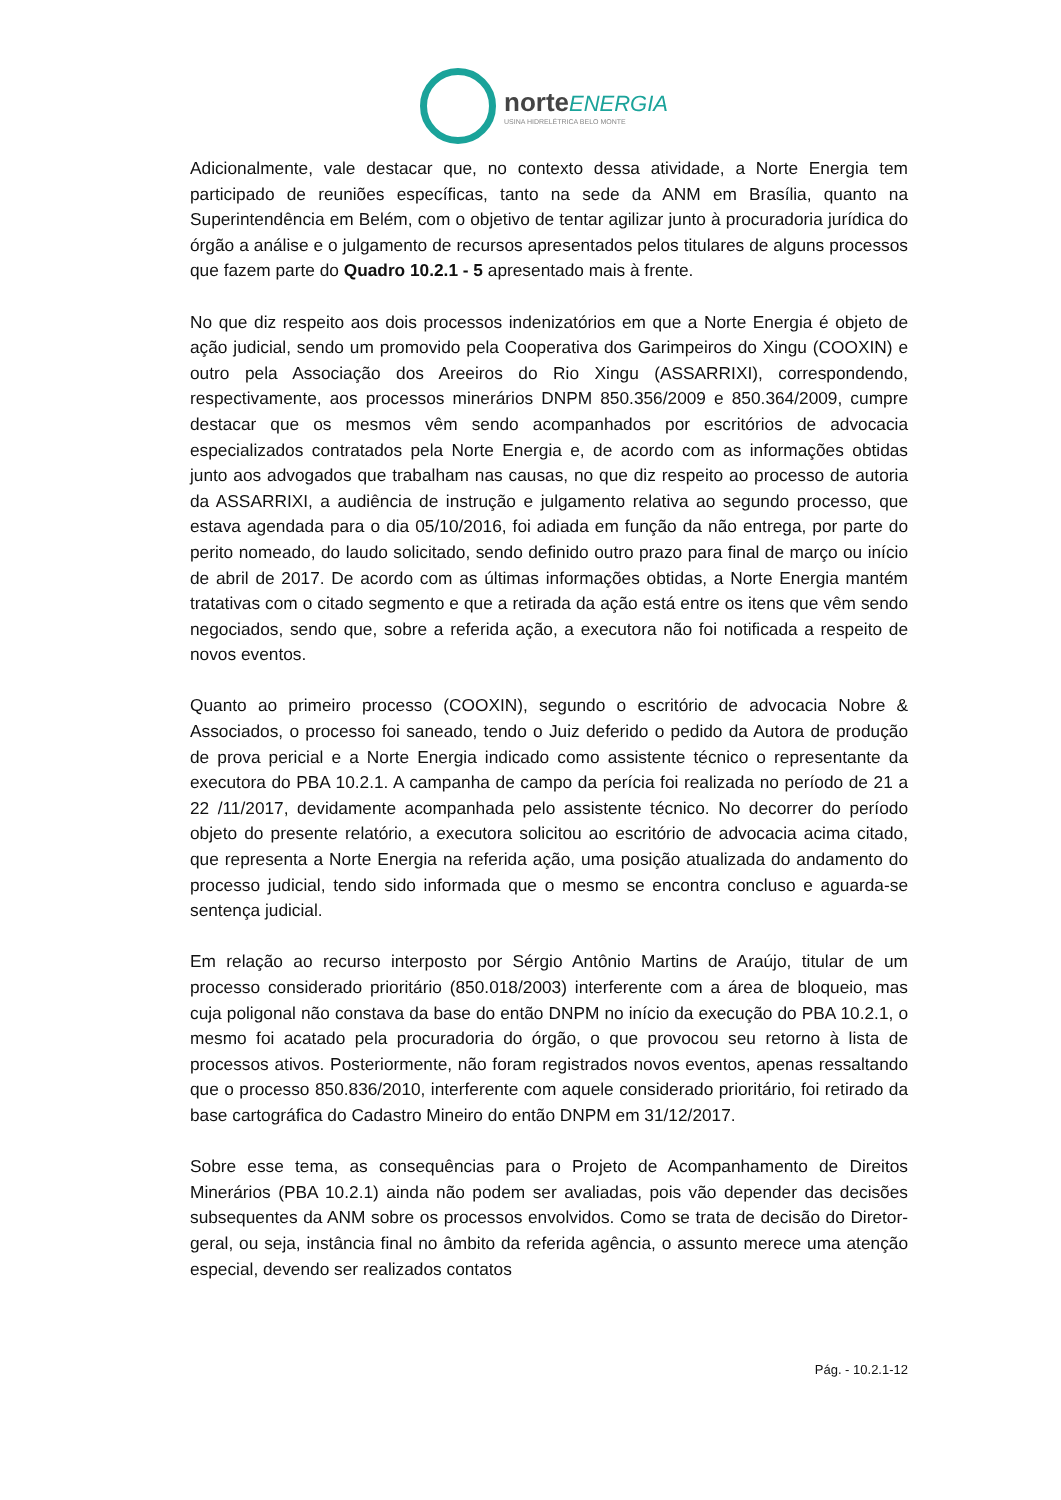norte ENERGIA
USINA HIDRELÉTRICA BELO MONTE
Adicionalmente, vale destacar que, no contexto dessa atividade, a Norte Energia tem participado de reuniões específicas, tanto na sede da ANM em Brasília, quanto na Superintendência em Belém, com o objetivo de tentar agilizar junto à procuradoria jurídica do órgão a análise e o julgamento de recursos apresentados pelos titulares de alguns processos que fazem parte do Quadro 10.2.1 - 5 apresentado mais à frente.
No que diz respeito aos dois processos indenizatórios em que a Norte Energia é objeto de ação judicial, sendo um promovido pela Cooperativa dos Garimpeiros do Xingu (COOXIN) e outro pela Associação dos Areeiros do Rio Xingu (ASSARRIXI), correspondendo, respectivamente, aos processos minerários DNPM 850.356/2009 e 850.364/2009, cumpre destacar que os mesmos vêm sendo acompanhados por escritórios de advocacia especializados contratados pela Norte Energia e, de acordo com as informações obtidas junto aos advogados que trabalham nas causas, no que diz respeito ao processo de autoria da ASSARRIXI, a audiência de instrução e julgamento relativa ao segundo processo, que estava agendada para o dia 05/10/2016, foi adiada em função da não entrega, por parte do perito nomeado, do laudo solicitado, sendo definido outro prazo para final de março ou início de abril de 2017. De acordo com as últimas informações obtidas, a Norte Energia mantém tratativas com o citado segmento e que a retirada da ação está entre os itens que vêm sendo negociados, sendo que, sobre a referida ação, a executora não foi notificada a respeito de novos eventos.
Quanto ao primeiro processo (COOXIN), segundo o escritório de advocacia Nobre & Associados, o processo foi saneado, tendo o Juiz deferido o pedido da Autora de produção de prova pericial e a Norte Energia indicado como assistente técnico o representante da executora do PBA 10.2.1. A campanha de campo da perícia foi realizada no período de 21 a 22 /11/2017, devidamente acompanhada pelo assistente técnico. No decorrer do período objeto do presente relatório, a executora solicitou ao escritório de advocacia acima citado, que representa a Norte Energia na referida ação, uma posição atualizada do andamento do processo judicial, tendo sido informada que o mesmo se encontra concluso e aguarda-se sentença judicial.
Em relação ao recurso interposto por Sérgio Antônio Martins de Araújo, titular de um processo considerado prioritário (850.018/2003) interferente com a área de bloqueio, mas cuja poligonal não constava da base do então DNPM no início da execução do PBA 10.2.1, o mesmo foi acatado pela procuradoria do órgão, o que provocou seu retorno à lista de processos ativos. Posteriormente, não foram registrados novos eventos, apenas ressaltando que o processo 850.836/2010, interferente com aquele considerado prioritário, foi retirado da base cartográfica do Cadastro Mineiro do então DNPM em 31/12/2017.
Sobre esse tema, as consequências para o Projeto de Acompanhamento de Direitos Minerários (PBA 10.2.1) ainda não podem ser avaliadas, pois vão depender das decisões subsequentes da ANM sobre os processos envolvidos. Como se trata de decisão do Diretor-geral, ou seja, instância final no âmbito da referida agência, o assunto merece uma atenção especial, devendo ser realizados contatos
Pág. - 10.2.1-12